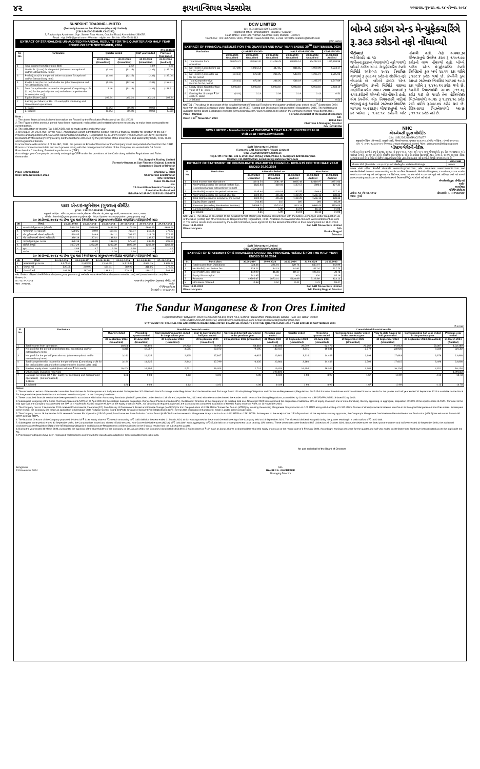૪૨ ફાયનાન્સિયલ એક્સપ્રેસ અમદાવાદ, ગુરુવાર, તા. ૧૪ નવેમ્બર, ૨૦૨૪
SUNPOINT TRADING LIMITED
(Formerly known as Sun Finlease (Gujarat) Limited)
(CIN L46109GJ1988PLC010293)
3, Ravipushpa Apartment, Opp. Sunset Raw House, Gurukul Road, Ahmedabad-380052.
Email : sfgl.1988@gmail.com • Website : sfgl.in.net; Tel. No. 079-27496313
EXTRACT OF STANDALONE UN-AUDITED FINANCIAL RESULTS FOR THE QUARTER AND HALF YEAR ENDED ON 30TH SEPTEMBER, 2024
(Rs. in lacs)
| Sr. No. | Particulars | Quarter ended | | Half year Ended | Previous Year Ended |
| --- | --- | --- | --- | --- | --- |
| | | 30-09-2024 (Unaudited) | 30-09-2023 (Unaudited) | 30-09-2024 (Unaudited) | 31-03-2024 (Audited) |
| 1 | Total Income from Operation (Net) | - | 2.42 | 1.69 | 3.68 |
| 2 | Net Profit / (Loss) for the period (before tax exceptional and/or Extraordinary items) | (1.48) | (12.15) | (2.31) | (165.08) |
| 3 | Profit /(Loss) for the period before tax (after Exceptional and/or Extraordinary item) | (1.48) | (12.15) | (2.31) | (165.08) |
| 4 | Profit / (Loss) for the period after tax (after Exceptional and /or Extraordinary item) | (1.48) | (12.15) | (2.31) | (158.51) |
| 5 | Total Comprihensive income for the period [Comprising profit /(Loss) for the period (after tax) and other comprehensive income (after tax)] | 1.48 | (12.15) | (2.31) | (158.51) |
| 6 | Equity Share Capital | 303.34 | 303.34 | 303.34 | 303.34 |
| 7 | Earning per Share (of Rs. 10/- each) (for continuing and discontinued operations) | | | | |
| | 1. Basic | (0.05) | (0.40) | (0.08) | (5.23) |
| | 2. Diluted | (0.05) | (0.40) | (0.08) | (5.23) |
Note :
1. The above financial results have been taken on Record by the Resolution Professional on 13/11/2024
2. The Figures of the previous period have been regrouped. reclassified and restated wherever necessary to make them comparable to current period.
3. The calculation of Income Tax & DTA/DTL will be made at the end of the year
4. On August 29, 2024, the Hon'ble NCLT, Ahmedabad Bench admitted the petition filed by a financial creditor for initiation of the CIRP Process and appointed Smt. CA Gomti Ramchandra Choudhary (Registration no. IBBI/IPA-001/IP-P-02625/2022-23/14275) as Interim Resolution Professional ("IRP") to carry out the functions entrusted by the provisions of the Insolvency and Bankruptcy Code, 2016, Rules and Regulations thereto.
In accordance with section 17 of the IBC, 2016, the powers of Board of Directors of the Company stand suspended effective from the CIRP Process commencement date and such powers along with the management of affairs of the Company are vested with CA Gomti Ramchandra Choudhary, Resolution professional ("RP").
Accordingly, your Company is presently undergoing CIRP under the provisions of the Code along with the Regulations and Rules thereunder.
For, Sunpoint Trading Limited
(Formerly Known as Sun Finlease (Gujarat) Limited)
Suspended Board of Director
Sd/-
Place : Ahmedabad
Date: 13th, November, 2024 Bhargavi V. Talati
Chairperson and Director
DIN: 03069724
Taken On Record
sd/-
CA Gomti Ramchandra Choudhary
Resolution Professional
IBBI/IPA-001/IP-P-02625/2022-23/14275
પાવર એન્ડ ઇન્સ્ટ્રુમેન્ટેશન (ગુજરાત) લીમીટેડ
(CIN : L32201GJ1983PLC006456)
રજીસ્ટર્ડ ઓફિસ : બી-૧૦૭, સંકલ્પ સ્ક્વેર, ઇસ્કોન મંદિર ક્રોસ રોડ, એસ.જી. હાઇવે, અમદાવાદ-૩૮૦૦૫૪, ભારત.
ઇમેઇલ : harshit@grouppower.org વેબસાઇટ : https://power-instrumentation.grouppower.org/
૩૦ સપ્ટેમ્બર,૨૦૨૪ ના રોજ પૂરા થતાં ત્રિમાસિકના સંયુક્ત અનઓડિટેડ નાણાંકિય પરિણામોનો સાર
| ક્રમ | વિગતો | ૩૦.૦૯.૨૦૨૪ | ૩૦.૦૬.૨૦૨૪ | ૩૦.૦૯.૨૦૨૩ | ૩૦.૦૯.૨૦૨૪ | ૩૦.૦૯.૨૦૨૩ | ૩૧.૦૩.૨૦૨૪ |
| --- | --- | --- | --- | --- | --- | --- | --- |
| ૧ | કામકાજમાંથી કુલ આવક (ચોખ્ખી) | 5574.53 | 2599.96 | 2452.09 | 8174.49 | 4662.15 | 9888.62 |
| ૨ | ગાળાનો ચોખ્ખો નફો/(તોટો) | 520.05 | 249.9 | 184.11 | 769.97 | 318.05 | 772.97 |
| ૩ | વેરા પૂર્વે ગાળાનો ચોખ્ખો નફો/(તોટો) | 520.05 | 249.9 | 184.11 | 769.97 | 318.05 | 772.97 |
| ૪ | વેરા પછી ગાળાનો ચોખ્ખો નફો/(તોટો) | 389.18 | 187.01 | 138.93 | 576.21 | 239.37 | 588.86 |
| ૫ | ગાળાની કુલ સંયુક્ત આવક | 389.18 | 186.69 | 138.03 | 575.82 | 239.45 | 593.23 |
| ૬ | ઇક્વિટી શેરમૂડી | 1607.29 | 1263.39 | 1263.39 | 1607.29 | 1263.39 | 1263.39 |
| ૮ | મૂળ | 2.69 | 3.7 | 1.09 | 3.99 | 1.9 | 4.7 |
| | ઘટાડેલ | 2.69 | 3.7 | 1.09 | 3.99 | 1.9 | 4.7 |
૩૦ સપ્ટેમ્બર,૨૦૨૪ ના રોજ પૂરા થતાં ત્રિમાસિકના સંયુક્ત અનઓડિટેડ નાણાંકિય પરિણામોનો સાર
| ક્રમ | વિગતો | ૩૦.૦૯.૨૦૨૪ | ૩૦.૦૬.૨૦૨૪ | ૩૦.૦૯.૨૦૨૩ | ૩૦.૦૯.૨૦૨૪ | ૩૦.૦૯.૨૦૨૩ | ૩૧.૦૩.૨૦૨૪ |
| --- | --- | --- | --- | --- | --- | --- | --- |
| ૧ | કામકાજમાંથી કુલ આવક | 5,574.53 | 2,599.96 | 2,452.09 | 8,174.49 | 4,662.15 | 9,888.62 |
| ૨ | વેરા પૂર્વે નફો | 520.05 | 249.90 | 184.11 | 769.97 | 318.05 | 772.97 |
| ૩ | વેરા પછી નફો | 389.18 | 187.01 | 138.93 | 576.21 | 239.37 | 588.86 |
નોંધ: ઉપરોક્ત પરિણામો કંપનીની વેબસાઇટ (www.grouppower.org) અને સ્ટોક એક્સચેન્જની વેબસાઇટ (www.nseindia.com) અને (www.bseindia.com) ઉપર ઉપલબ્ધ છે.
તા : ૧૩.૧૧.૨૦૨૪
સ્થળ : અમદાવાદ પાવર એન્ડ ઇન્સ્ટ્રુમેન્ટેશન (ગુજરાત) લીમીટેડ માટે
સહી/-
મેનેજિંગ ડાયરેક્ટર
ડીઆઇએન : ૦૦૪૩૪૧૬૦
DCW LIMITED
CIN : L24110GJ1939PLC000748
Registered office : Dhrangadhra - 363315 ( Gujarat )
Head Office : 3rd Floor, 'Nirmal', Nariman Point, Mumbai - 400021
Telephone : 022-49573000/ 3001, Website : www.dcwltd.com, E-mail : investor.relations@dcwltd.com
(₹ in lakhs)
EXTRACT OF FINANCIAL RESULTS FOR THE QUARTER AND HALF YEAR ENDED 30<sup>TH</sup> SEPTEMBER, 2024
| Particulars | | QUARTER ENDED | | | HALF YEAR ENDED | | YEAR ENDED |
| --- | --- | --- | --- | --- | --- | --- | --- |
| | | 30.09.2024 Unaudited | 30.06.2024 Unaudited | 30.09.2023 Unaudited | 30.09.2024 Unaudited | 30.09.2023 Unaudited | 31.03.2024 Audited |
| 1. | Total income from operations | 48,873.72 | 49,952.42 | 41,408.76 | 98,826.14 | 85,212.91 | 1,87,158.98 |
| 2. | Net Profit / (Loss) before tax for the period | (177.89) | 1,014.54 | 447.65 | 836.65 | 1,979.99 | 2,534.17 |
| 3. | Net Profit / (Loss) after tax for the period | (124.61) | 672.80 | 266.05 | 548.19 | 1,265.07 | 1,565.96 |
| 4. | Total Comprehensive Income for the period | (124.61) | 672.80 | 266.05 | 548.19 | 1,265.07 | 1,547.69 |
| 5. | Equity Share Capital of face value of ₹ 2/- each. | 5,903.10 | 5,903.10 | 5,903.10 | 5,903.10 | 5,903.10 | 5,903.10 |
| 6. | Earning Per Share (of ₹ 2/- each) 1. Basic | (0.04) | 0.23 | 0.09 | 0.19 | 0.43 | 0.53 |
| | 2. Diluted | (0.04) | 0.23 | 0.09 | 0.19 | 0.43 | 0.53 |
NOTES : The above is an extract of the detailed format of Financial Results for the quarter and half year ended on 30<sup>th</sup> September 2024 filed with the Stock Exchanges under Regulation 33 of SEBI (Listing and Disclosure Requirements) Regulations, 2015. The full format is available on the Stock Exchanges websites (www.bseindia.com, www.nseindia.com) and on the company website (www.dcwltd.com).
Place : Mumbai
Dated : 13<sup>th</sup> November, 2024 For and on behalf of the Board of Directors
Sd/-
Bakul Jain
Chairman & Managing Director
DIN : 00380256
DCW LIMITED - Manufacturers of CHEMICALS THAT MAKE INDUSTRIES HUM
Visit us at : www.dcwltd.com
SAR Televenture Limited
(Formerly SAR Televenture Private Limited)
CIN: L45202HR2019PLC080514
Regd. Off.: Plot No. 346 A, 2nd Floor, Udyog Vihar, Phase-4, Gurugram-122016 Haryana
Contact: +91-8587050050, Email: info@sarteleventure.com
EXTRACT OF STATEMENT OF CONSOLIDATE UNAUDITED FINANCIAL RESULTS FOR THE HALF YEAR ENDED 30.09.2024
| Sr. No. | Particulars | 6 Months Ended on | | | Year Ended | |
| --- | --- | --- | --- | --- | --- | --- |
| | | 30.09.2024 Unaudited | 30.09.2023 Unaudited | 31.03.2024 Audited | 31.03.2024 Audited | 31.03.2023 Audited |
| 1 | Total Income from Operations | 11813.54 | 3581.49 | 8835.48 | 12416.97 | 3251.63 |
| 2 | Net Profit/(Loss) for the period (before Tax, Exceptional and/or extraordinary items#) | 1635.64 | 419.03 | 1187.57 | 1606.6 | 427.32 |
| 3 | Net Profit/(Loss) for the period before tax | 1635.64 | 419.03 | 1187.57 | 1606.6 | 427.32 |
| 4 | Net Profit/(Loss) for the period after tax | 1599.01 | 405.86 | 1160.29 | 1566.16 | 388.36 |
| 5 | Total Comprehensive Income for the period | 1599.01 | 405.86 | 1160.29 | 1566.16 | 388.36 |
| 6 | Equity Share capital | 742.85 | 210 | 300 | 300 | 65.29 |
| 7 | Reserves (excluding Revaluation Reserve) | 53068.71 | 2573.14 | 823.13 | 6880.43 | 1115.09 |
| 8 | Earning per Share 1. Basic | 4.31 | 5.09 | 11.94 | 16.12 | 91.08 |
| | 2. Diluted | 4.31 | 5.09 | 11.94 | 16.12 | 91.08 |
NOTES: 1. The above is an extract of the detailed format of half year financial Results filed with the Stock Exchanges under Regulation 33 of the SEBI (Listing and other Disclosure Requirements) Regulations, 2015. Available on www.nseindia.com and www.sarteleventure.com
2. The above results duly reviewed by the Audit Committee, were approved by the Board of Directors in their meeting held on 11.11.2024.
Date: 11.11.2024
Place: Haryana For SAR Televenture Limited
Sd/-
Pankaj Nagpal
Director
SAR Televenture Limited
CIN: L45202HR2019PLC080514
EXTRACT OF STATEMENT OF STANDALONE UNAUDITED FINANCIAL RESULTS FOR THE HALF YEAR ENDED 30.09.2024
| Sr. | Particulars | 30.09.2024 | 30.09.2023 | 31.03.2024 | 31.03.2024 | 31.03.2023 |
| --- | --- | --- | --- | --- | --- | --- |
| 1 | Total Income from Operations | 538.46 | 321.94 | 320.74 | 640.97 | 642.99 |
| 2 | Net Profit/(Loss) before Tax | 178.22 | 54.23 | 92.81 | 147.04 | 117.73 |
| 4 | Net Profit/(Loss) after tax | 142.09 | 41.08 | 60.17 | 106.61 | 78.78 |
| 6 | Equity Share capital | 742.85 | 210 | 300 | 300 | 65.29 |
| 7 | Reserves | 49795.67 | 2673.14 | 5128.89 | 5128.89 | 823.13 |
| 8 | EPS Basic / Diluted | 0.38 | 0.52 | 0.41 | 0.73 | 18.47 |
Date: 11.11.2024
Place: Haryana For SAR Televenture Limited
Sd/- Pankaj Nagpal, Director
બોમ્બે ડાઇંગ એન્ડ મેન્યુફેક્ચરિંગે રૂ.૩૯૩ કરોડનો નફો નોંધાવ્યો
પીટીઆઇ
નવી દિલ્હી, તા. ૧૩
જમીનના ટુકડાના વેચાણમાંથી નફો થવાથી બોમ્બે ડાઇંગ એન્ડ મેન્યુફેક્ચરિંગ કંપની લિમિટેડે સપ્ટેમ્બર ૨૦૨૪ ત્રિમાસિક ગાળામાં રૂ ૩૯૩.૦૨ કરોડનો સંકલિત નફો નોંધાવ્યો છે. બોમ્બે ડાઇંગ એન્ડ મેન્યુફેક્ચરિંગ કંપની લિમિટેડે પાછલા નાણાંકીય વર્ષના સમાન સમય ગાળામાં રૂ ૧.૫૨ કરોડની ચોખ્ખી ખોટ નોંધાવી હતી, એમ કંપનીએ એક નિયમનકારી યાદીમાં જણાવ્યું હતું. કંપનીએ સપ્ટેમ્બર ત્રિમાસિક ગાળામાં અપવાદરૂપ ચીજવસ્તુઓ અને કર પહેલા રૂ ૧.૨૮.૧૨ કરોડની ખોટ નોંધાવી હતી. તેણે અપવાદરૂપ ચીજવસ્તુનો ઉલ્લેખ કરતા રૂ ૧.૫૦૧.૯૯ કરોડનો લાભ નોંધાવ્યો હતો. બોમ્બે ડાઇંગ એન્ડ મેન્યુફેક્ચરિંગ કંપની લિમિટેડનો કુલ ખર્ચ ૨૪.૫૫ ટકા ઘટીને રૂ.૪૩૮.૪ કરોડ થયો છે. કંપનીની કુલ આવક સપ્ટેમ્બર ત્રિમાસિક ગાળામાં ૧૦.૩ ટકા ઘટીને રૂ ૧.૪૧૦.૧૫ કરોડ થયો છે. કંપનીની રિયલ્ટીમાંથી આવક રૂ.૧૧.૦૬ કરોડ થઇ છે જ્યારે તેના પોલિએસ્ટર બિઝનેસમાંથી આવક રૂ ૧.૩૪૪.૧૯ કરોડ સામે વધીને રૂ.૩૫૮.૪૫ કરોડ થઇ છે. રિટેલ-કાપડ બિઝનેસમાંથી આવક રૂ.૧૧.૧૨ કરોડે રહી છે.
NHC
એનએચસી ફૂડ્સ લીમીટેડ
CIN: L15122GJ1992PLC076277
રજીસ્ટર્ડ ઓફિસ : ઉમરસાડી, તાલુકો-પારડી, જિલ્લો-વલસાડ, ગુજરાત-૩૯૬૧૨૫. કોર્પોરેટ ઓફિસ : મુંબઈ-૪૦૦૦૯૯
ફોન નં. : ૦૨૨-૬૮૮૪૦૦૦૦ વેબસાઇટ : www.nhcgroup.com ઇ-મેઇલ : grievances@nhcgroup.com
પોસ્ટલ બેલેટની નોટીસ
આથી કંપનીના સભ્યોને કંપની કાયદા, ૨૦૧૩ ની કલમ ૧૦૮, ૧૧૦ અને અન્ય લાગુ જોગવાઈઓ, કંપનીઝ (વ્યવસ્થાપન અને વહીવટ) નિયમો, ૨૦૧૪ અને સેબી (લિસ્ટીંગ ઓબ્લીગેશન્સ એન્ડ ડિસ્ક્લોઝર રિક્વાયરમેન્ટ્સ) નિયમનો, ૨૦૧૫ અનુસાર નોટીસ આપવામાં આવે છે કે રિમોટ ઈ-વોટીંગ મારફત પોસ્ટલ બેલેટ દ્વારા નીચેના ઠરાવ માટે સભ્યોની મંજુરી માંગવામાં આવે છે.
| વિગતો | ઠરાવનો પ્રકાર |
| --- | --- |
| શ્રી રાજ્ઞમ જોષી (ડીઆઇએન : ૦૩૬૩૦૪૬૬) ની એક્ઝીક્યુટીવ ડાયરેક્ટર તરીકે નિમણૂંક | સામાન્ય |
પોસ્ટલ બેલેટ નોટીસ કંપનીની વેબસાઇટ www.nhcgroup.com, સ્ટોક એક્સચેન્જ www.bseindia.com અને એનએસડીએલની વેબસાઇટ www.evoting.nsdl.com ઉપર ઉપલબ્ધ છે. રિમોટ ઈ-વોટીંગ ગુરુવાર, ૧૪ નવેમ્બર, ૨૦૨૪ ના રોજ સવારે ૯.૦૦ વાગે શરૂ થશે અને શુક્રવાર, ૧૩ ડિસેમ્બર, ૨૦૨૪ ના રોજ સાંજે ૫.૦૦ વાગે પૂર્ણ થશે. કોઈપણ પ્રશ્નો માટે સભ્યો www.evoting.nsdl.com ના ડાઉનલોડ સેક્શનમાં ઉપલબ્ધ FAQs નો સંદર્ભ લઈ શકે છે.
એનએચસી ફૂડ્સ લીમીટેડ માટે
સહી/-
અપૂર્વા શાહ
મેનેજિંગ ડાયરેક્ટર
તારીખ : ૧૩ નવેમ્બર, ૨૦૨૪
સ્થળ : મુંબઈ ડીઆઇએન નં. : ૦૦૫૭૩૫૭૪
The Sandur Manganese & Iron Ores Limited
Registered Office: 'Satyalaya', Door No.266 (Old No.80), Ward No.1, Behind Taluka Office Palace Road, Sandur - 583 119, Ballari District
CIN:L85110KA1954PLC000759; Website:www.sandurgroup.com; Email Id:secretarial@sandurgroup.com
STATEMENT OF STANDALONE AND CONSOLIDATED UNAUDITED FINANCIAL RESULTS FOR THE QUARTER AND HALF YEAR ENDED 30 SEPTEMBER 2024
₹ in lakh
| Sl. No. | Particulars | Standalone financial results | | | | | | Consolidated financial results | | | | | |
| --- | --- | --- | --- | --- | --- | --- | --- | --- | --- | --- | --- | --- | --- |
| | | Quarter ended | Preceding quarter ended | Corresponding quarter ended in the previous year | Year to date figures for half year ended | Corresponding half year ended in the previous year | Previous year ended | Quarter ended | Preceding quarter ended | Corresponding quarter ended in the previous year | Year to date figures for half year ended | Corresponding half year ended in the previous year | Previous year ended |
| | | 30 September 2024 (Unaudited) | 30 June 2024 (Unaudited) | 30 September 2023 (Unaudited) | 30 September 2024 (Unaudited) | 30 September 2023 (Unaudited) | 31 March 2024 (Audited) | 30 September 2024 (Unaudited) | 30 June 2024 (Unaudited) | 30 September 2023 (Unaudited) | 30 September 2024 (Unaudited) | 30 September 2023 (Unaudited) | 31 March 2024 (Audited) |
| 1 | Total income from operations | 28,508 | 62,446 | 20,233 | 90,954 | 58,318 | 1,33,366 | 28,540 | 62,473 | 20,262 | 91,013 | 58,367 | 1,33,480 |
| 2 | Net profit for the period/ year (before tax, exceptional and/ or extraordinary items) | 4,315 | 19,557 | 3,555 | 23,872 | 9,195 | 32,417 | 4,345 | 19,581 | 3,579 | 23,926 | 9,239 | 32,502 |
| 3 | Net profit for the period/ year after tax (after exceptional and/or extraordinary items) | 3,212 | 14,635 | 2,635 | 17,847 | 6,615 | 23,801 | 3,214 | 14,449 | 2,698 | 17,663 | 6,676 | 23,946 |
| 4 | Total comprehensive income for the period/ year [Comprising profit for the period (after tax) and other comprehensive income (after tax)] | 3,164 | 14,635 | 2,643 | 17,799 | 6,435 | 23,663 | 3,166 | 14,449 | 2,706 | 17,615 | 6,496 | 23,808 |
| 5 | Paid-up equity share capital (Face value of ₹ 10/- each) | 16,204 | 16,204 | 2,701 | 16,204 | 2,701 | 16,204 | 16,204 | 16,204 | 2,701 | 16,204 | 2,701 | 16,204 |
| 6 | Other equity (including reserves) | | | | - | | 1,99,490 | | | | | | 1,99,623 |
| 7 | Earnings per share (of ₹ 10/- each) (for continuing and discontinued operations) - (not annualised) 1. Basic | 1.98 | 9.03 | 1.63 | 11.01 | 4.08 | 14.69 | 1.98 | 8.92 | 1.67 | 10.90 | 4.12 | 14.78 |
| | 2. Diluted: | 1.98 | 9.03 | 1.63 | 11.01 | 4.08 | 14.69 | 1.98 | 8.92 | 1.67 | 10.90 | 4.12 | 14.78 |
Notes:
1. The above is an extract of the detailed unaudited financial results for the quarter and half year ended 30 September 2024 filed with Stock Exchange under Regulation 33 of the Securities and Exchange Board of India (Listing Obligations and Disclosure Requirements) Regulations, 2015. Full format of Standalone and Consolidated financial results for the quarter and half year ended 30 September 2024 is available on the Stock Exchange website (www.bseindia.com and www.nseindia.com) and on the Company's website.
2. These unaudited financial results have been prepared in accordance with Indian Accounting Standards ('Ind AS') prescribed under Section 133 of the Companies Act, 2013 read with relevant rules issued thereunder and in terms of the Listing Regulations, as modified by Circular No. CIR/CFD/FAC/62/2016 dated 5 July 2016.
3. Subsequent to signing of the Share Purchase Agreement (SPA) on 25 April 2024 for the strategic business acquisition of Arjas Steel Private Limited (ASPL), the Board of Directors of the Company in its meeting held on 4 November 2024 have approved the acquisition of additional 20% of equity shares (in one or more tranches), thereby approving, in aggregate, acquisition of 100% of the equity shares of ASPL. Pursuant to the said approval, the Company has amended the SPA on 4 November 2024 to acquire 99.12% of the equity shares of ASPL. On obtaining all required approvals, the Company has completed acquisition of 98.94% equity shares of ASPL on 11 November 2024.
4. The Company has on 1 September 2024 received Environmental Clearance (EC) from Ministry of Environment, Forest and Climate Change (MoEFCC) for Iron Ore production of 0.216 Million Tonnes Per Annum (MTPA) by retaining the existing Manganese Ore production of 0.05 MTPA along with handling of 0.327 Million Tonnes of already stacked incidental Iron Ore in its Ramghad Manganese & Iron Ores mines. Subsequent to the receipt, the Company has made an application to Karnataka State Pollution Control Board (KSPCB) for grant of Consent For Establishment (CFE) for Iron Ore production enhancement, which is under active consideration.
5. The Company has on 18 September 2024 received Consent For Operation (CFO-Expand) from Karnataka State Pollution Control Board (KSPCB) for enhancement in Manganese Ore production from 0.462 MTPA to 0.582 MTPA. Subsequent to the receipt of the CFO-Expand and all the requisite statutory approvals, the Company's Manganese Ore Maximum Permissible Annual Production (MPAP) has enhanced from 0.462 MTPA to 0.582 MTPA.
6. The Board of Directors of the Company proposed dividend of ₹ 1 per equity share of ₹ 10 each amounting to ₹ 1,620 lakh for the year ended 31 March 2024, which was approved at the Annual General Meeting of the Company held on 18 September 2024. The aforesaid dividend was paid during the quarter resulting in a cash outflow of ₹ 1,620 lakh.
7. Subsequent to the period ended 30 September 2024, the Company has issued and allotted 45,000 secured, Non-Convertible Debentures (NCDs) of ₹ 1,00,000/- each aggregating to ₹ 45,000 lakh on private placement basis bearing 11% interest. These debentures were listed on BSE Limited on 28 October 2024. Since, the debentures are listed post the quarter and half year ended 30 September 2024, the additional disclosures as per Regulation 52(4) of the SEBI (Listing Obligations and Disclosure Requirements) will be published in the financial results from the subsequent quarter.
8. During the year ended 31 March 2024, pursuant to the approval of the shareholders of the Company on 20 January 2024, the Company had allotted 13,50,29,115 equity shares of ₹10/- each as bonus shares to shareholders who held equity shares as on the record date of 2 February 2024. Accordingly, earnings per share for the quarter and half year ended on 30 September 2023 have been restated as per the applicable Ind AS.
9. Previous period figures have been regrouped/ reclassified to confirm with the classification adopted in these unaudited financial results.
for and on behalf of the Board of Directors
Bengaluru
13 November 2024 Sd/-
BAHIRJI A. GHORPADE
Managing Director